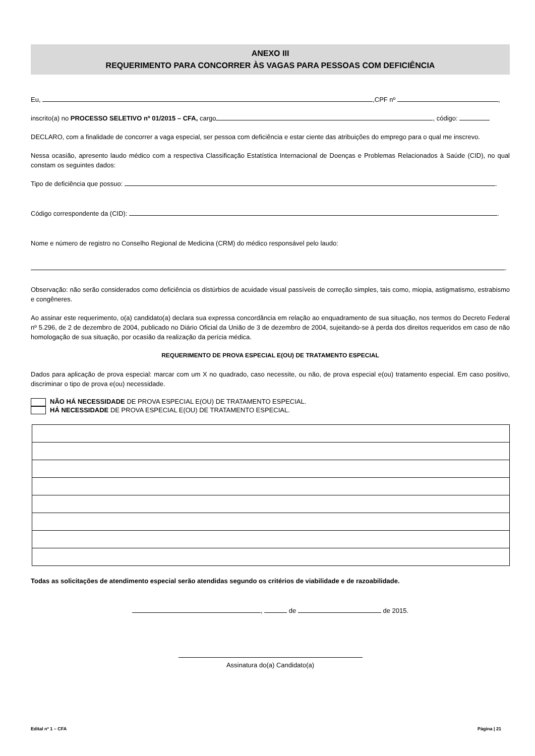ANEXO III
REQUERIMENTO PARA CONCORRER ÀS VAGAS PARA PESSOAS COM DEFICIÊNCIA
Eu, ,CPF nº ,
inscrito(a) no PROCESSO SELETIVO nº 01/2015 – CFA, cargo , código:
DECLARO, com a finalidade de concorrer a vaga especial, ser pessoa com deficiência e estar ciente das atribuições do emprego para o qual me inscrevo.
Nessa ocasião, apresento laudo médico com a respectiva Classificação Estatística Internacional de Doenças e Problemas Relacionados à Saúde (CID), no qual constam os seguintes dados:
Tipo de deficiência que possuo: .
Código correspondente da (CID): .
Nome e número de registro no Conselho Regional de Medicina (CRM) do médico responsável pelo laudo:
.
Observação: não serão considerados como deficiência os distúrbios de acuidade visual passíveis de correção simples, tais como, miopia, astigmatismo, estrabismo e congêneres.
Ao assinar este requerimento, o(a) candidato(a) declara sua expressa concordância em relação ao enquadramento de sua situação, nos termos do Decreto Federal nº 5.296, de 2 de dezembro de 2004, publicado no Diário Oficial da União de 3 de dezembro de 2004, sujeitando-se à perda dos direitos requeridos em caso de não homologação de sua situação, por ocasião da realização da perícia médica.
REQUERIMENTO DE PROVA ESPECIAL E(OU) DE TRATAMENTO ESPECIAL
Dados para aplicação de prova especial: marcar com um X no quadrado, caso necessite, ou não, de prova especial e(ou) tratamento especial. Em caso positivo, discriminar o tipo de prova e(ou) necessidade.
NÃO HÁ NECESSIDADE DE PROVA ESPECIAL E(OU) DE TRATAMENTO ESPECIAL.
HÁ NECESSIDADE DE PROVA ESPECIAL E(OU) DE TRATAMENTO ESPECIAL.
Todas as solicitações de atendimento especial serão atendidas segundo os critérios de viabilidade e de razoabilidade.
, de de 2015.
Assinatura do(a) Candidato(a)
Edital nº 1 – CFA Página | 21